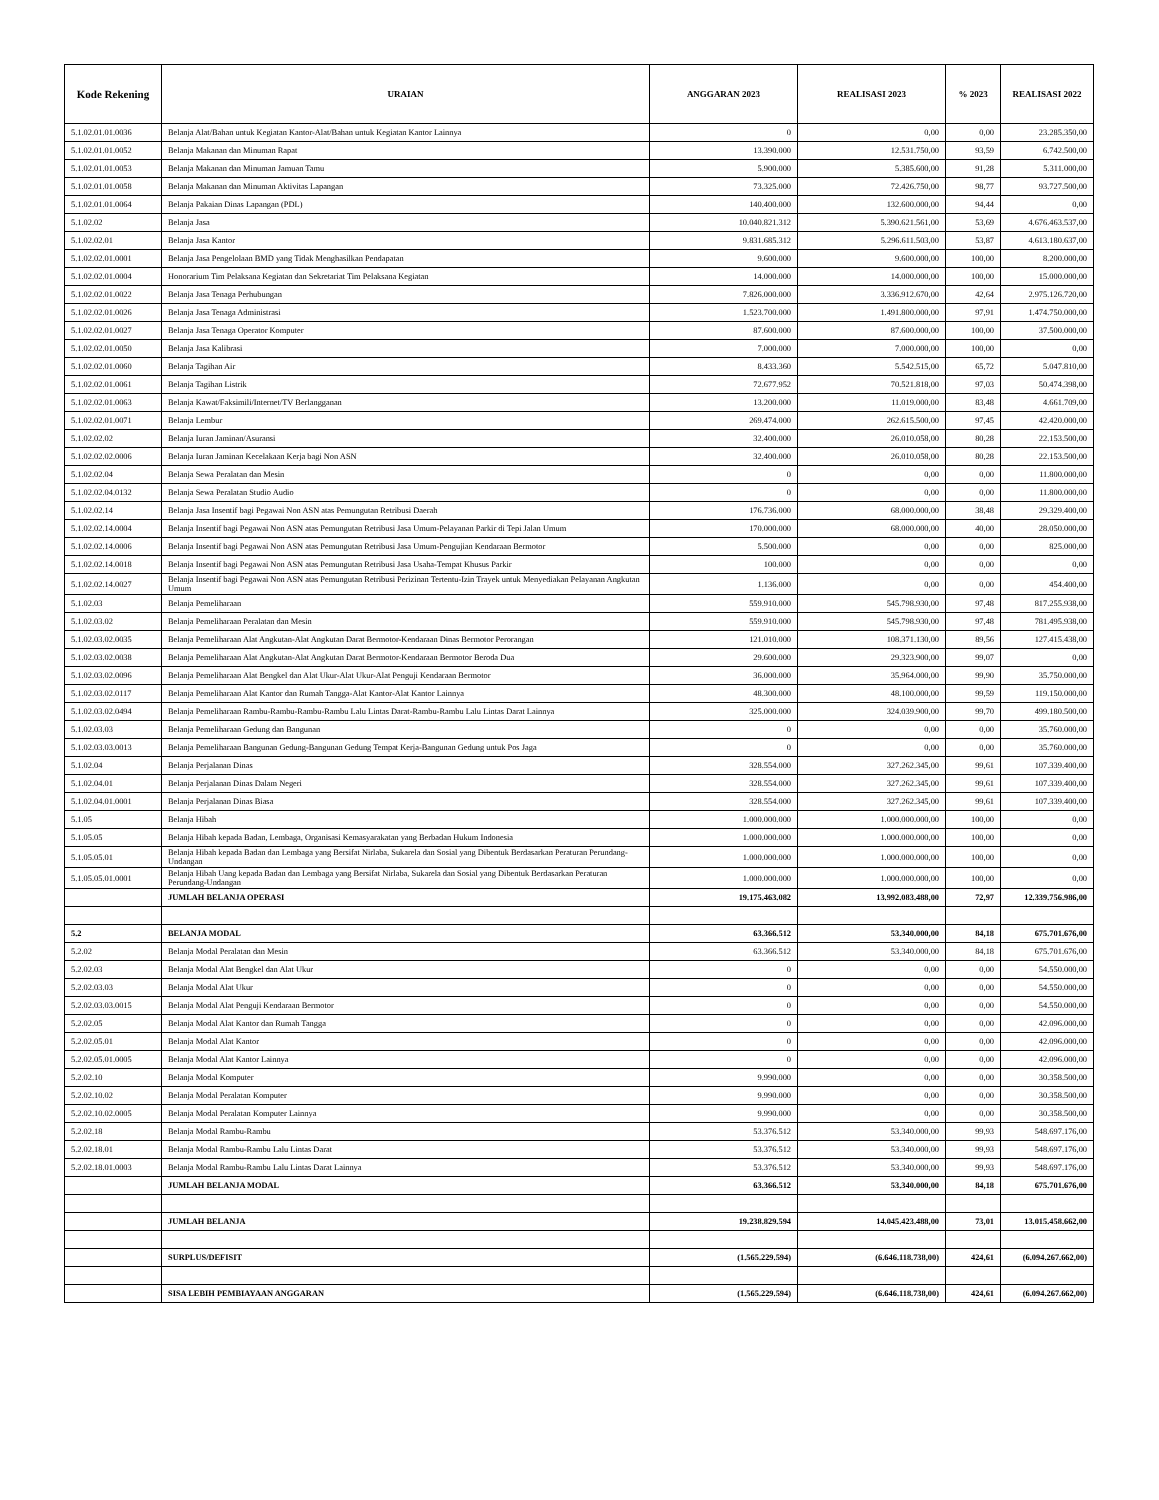| Kode Rekening | URAIAN | ANGGARAN 2023 | REALISASI 2023 | % 2023 | REALISASI 2022 |
| --- | --- | --- | --- | --- | --- |
| 5.1.02.01.01.0036 | Belanja Alat/Bahan untuk Kegiatan Kantor-Alat/Bahan untuk Kegiatan Kantor Lainnya | 0 | 0,00 | 0,00 | 23.285.350,00 |
| 5.1.02.01.01.0052 | Belanja Makanan dan Minuman Rapat | 13.390.000 | 12.531.750,00 | 93,59 | 6.742.500,00 |
| 5.1.02.01.01.0053 | Belanja Makanan dan Minuman Jamuan Tamu | 5.900.000 | 5.385.600,00 | 91,28 | 5.311.000,00 |
| 5.1.02.01.01.0058 | Belanja Makanan dan Minuman Aktivitas Lapangan | 73.325.000 | 72.426.750,00 | 98,77 | 93.727.500,00 |
| 5.1.02.01.01.0064 | Belanja Pakaian Dinas Lapangan (PDL) | 140.400.000 | 132.600.000,00 | 94,44 | 0,00 |
| 5.1.02.02 | Belanja Jasa | 10.040.821.312 | 5.390.621.561,00 | 53,69 | 4.676.463.537,00 |
| 5.1.02.02.01 | Belanja Jasa Kantor | 9.831.685.312 | 5.296.611.503,00 | 53,87 | 4.613.180.637,00 |
| 5.1.02.02.01.0001 | Belanja Jasa Pengelolaan BMD yang Tidak Menghasilkan Pendapatan | 9.600.000 | 9.600.000,00 | 100,00 | 8.200.000,00 |
| 5.1.02.02.01.0004 | Honorarium Tim Pelaksana Kegiatan dan Sekretariat Tim Pelaksana Kegiatan | 14.000.000 | 14.000.000,00 | 100,00 | 15.000.000,00 |
| 5.1.02.02.01.0022 | Belanja Jasa Tenaga Perhubungan | 7.826.000.000 | 3.336.912.670,00 | 42,64 | 2.975.126.720,00 |
| 5.1.02.02.01.0026 | Belanja Jasa Tenaga Administrasi | 1.523.700.000 | 1.491.800.000,00 | 97,91 | 1.474.750.000,00 |
| 5.1.02.02.01.0027 | Belanja Jasa Tenaga Operator Komputer | 87.600.000 | 87.600.000,00 | 100,00 | 37.500.000,00 |
| 5.1.02.02.01.0050 | Belanja Jasa Kalibrasi | 7.000.000 | 7.000.000,00 | 100,00 | 0,00 |
| 5.1.02.02.01.0060 | Belanja Tagihan Air | 8.433.360 | 5.542.515,00 | 65,72 | 5.047.810,00 |
| 5.1.02.02.01.0061 | Belanja Tagihan Listrik | 72.677.952 | 70.521.818,00 | 97,03 | 50.474.398,00 |
| 5.1.02.02.01.0063 | Belanja Kawat/Faksimili/Internet/TV Berlangganan | 13.200.000 | 11.019.000,00 | 83,48 | 4.661.709,00 |
| 5.1.02.02.01.0071 | Belanja Lembur | 269.474.000 | 262.615.500,00 | 97,45 | 42.420.000,00 |
| 5.1.02.02.02 | Belanja Iuran Jaminan/Asuransi | 32.400.000 | 26.010.058,00 | 80,28 | 22.153.500,00 |
| 5.1.02.02.02.0006 | Belanja Iuran Jaminan Kecelakaan Kerja bagi Non ASN | 32.400.000 | 26.010.058,00 | 80,28 | 22.153.500,00 |
| 5.1.02.02.04 | Belanja Sewa Peralatan dan Mesin | 0 | 0,00 | 0,00 | 11.800.000,00 |
| 5.1.02.02.04.0132 | Belanja Sewa Peralatan Studio Audio | 0 | 0,00 | 0,00 | 11.800.000,00 |
| 5.1.02.02.14 | Belanja Jasa Insentif bagi Pegawai Non ASN atas Pemungutan Retribusi Daerah | 176.736.000 | 68.000.000,00 | 38,48 | 29.329.400,00 |
| 5.1.02.02.14.0004 | Belanja Insentif bagi Pegawai Non ASN atas Pemungutan Retribusi Jasa Umum-Pelayanan Parkir di Tepi Jalan Umum | 170.000.000 | 68.000.000,00 | 40,00 | 28.050.000,00 |
| 5.1.02.02.14.0006 | Belanja Insentif bagi Pegawai Non ASN atas Pemungutan Retribusi Jasa Umum-Pengujian Kendaraan Bermotor | 5.500.000 | 0,00 | 0,00 | 825.000,00 |
| 5.1.02.02.14.0018 | Belanja Insentif bagi Pegawai Non ASN atas Pemungutan Retribusi Jasa Usaha-Tempat Khusus Parkir | 100.000 | 0,00 | 0,00 | 0,00 |
| 5.1.02.02.14.0027 | Belanja Insentif bagi Pegawai Non ASN atas Pemungutan Retribusi Perizinan Tertentu-Izin Trayek untuk Menyediakan Pelayanan Angkutan Umum | 1.136.000 | 0,00 | 0,00 | 454.400,00 |
| 5.1.02.03 | Belanja Pemeliharaan | 559.910.000 | 545.798.930,00 | 97,48 | 817.255.938,00 |
| 5.1.02.03.02 | Belanja Pemeliharaan Peralatan dan Mesin | 559.910.000 | 545.798.930,00 | 97,48 | 781.495.938,00 |
| 5.1.02.03.02.0035 | Belanja Pemeliharaan Alat Angkutan-Alat Angkutan Darat Bermotor-Kendaraan Dinas Bermotor Perorangan | 121.010.000 | 108.371.130,00 | 89,56 | 127.415.438,00 |
| 5.1.02.03.02.0038 | Belanja Pemeliharaan Alat Angkutan-Alat Angkutan Darat Bermotor-Kendaraan Bermotor Beroda Dua | 29.600.000 | 29.323.900,00 | 99,07 | 0,00 |
| 5.1.02.03.02.0096 | Belanja Pemeliharaan Alat Bengkel dan Alat Ukur-Alat Ukur-Alat Penguji Kendaraan Bermotor | 36.000.000 | 35.964.000,00 | 99,90 | 35.750.000,00 |
| 5.1.02.03.02.0117 | Belanja Pemeliharaan Alat Kantor dan Rumah Tangga-Alat Kantor-Alat Kantor Lainnya | 48.300.000 | 48.100.000,00 | 99,59 | 119.150.000,00 |
| 5.1.02.03.02.0494 | Belanja Pemeliharaan Rambu-Rambu-Rambu-Rambu Lalu Lintas Darat-Rambu-Rambu Lalu Lintas Darat Lainnya | 325.000.000 | 324.039.900,00 | 99,70 | 499.180.500,00 |
| 5.1.02.03.03 | Belanja Pemeliharaan Gedung dan Bangunan | 0 | 0,00 | 0,00 | 35.760.000,00 |
| 5.1.02.03.03.0013 | Belanja Pemeliharaan Bangunan Gedung-Bangunan Gedung Tempat Kerja-Bangunan Gedung untuk Pos Jaga | 0 | 0,00 | 0,00 | 35.760.000,00 |
| 5.1.02.04 | Belanja Perjalanan Dinas | 328.554.000 | 327.262.345,00 | 99,61 | 107.339.400,00 |
| 5.1.02.04.01 | Belanja Perjalanan Dinas Dalam Negeri | 328.554.000 | 327.262.345,00 | 99,61 | 107.339.400,00 |
| 5.1.02.04.01.0001 | Belanja Perjalanan Dinas Biasa | 328.554.000 | 327.262.345,00 | 99,61 | 107.339.400,00 |
| 5.1.05 | Belanja Hibah | 1.000.000.000 | 1.000.000.000,00 | 100,00 | 0,00 |
| 5.1.05.05 | Belanja Hibah kepada Badan, Lembaga, Organisasi Kemasyarakatan yang Berbadan Hukum Indonesia | 1.000.000.000 | 1.000.000.000,00 | 100,00 | 0,00 |
| 5.1.05.05.01 | Belanja Hibah kepada Badan dan Lembaga yang Bersifat Nirlaba, Sukarela dan Sosial yang Dibentuk Berdasarkan Peraturan Perundang-Undangan | 1.000.000.000 | 1.000.000.000,00 | 100,00 | 0,00 |
| 5.1.05.05.01.0001 | Belanja Hibah Uang kepada Badan dan Lembaga yang Bersifat Nirlaba, Sukarela dan Sosial yang Dibentuk Berdasarkan Peraturan Perundang-Undangan | 1.000.000.000 | 1.000.000.000,00 | 100,00 | 0,00 |
| | JUMLAH BELANJA OPERASI | 19.175.463.082 | 13.992.083.488,00 | 72,97 | 12.339.756.986,00 |
| 5.2 | BELANJA MODAL | 63.366.512 | 53.340.000,00 | 84,18 | 675.701.676,00 |
| 5.2.02 | Belanja Modal Peralatan dan Mesin | 63.366.512 | 53.340.000,00 | 84,18 | 675.701.676,00 |
| 5.2.02.03 | Belanja Modal Alat Bengkel dan Alat Ukur | 0 | 0,00 | 0,00 | 54.550.000,00 |
| 5.2.02.03.03 | Belanja Modal Alat Ukur | 0 | 0,00 | 0,00 | 54.550.000,00 |
| 5.2.02.03.03.0015 | Belanja Modal Alat Penguji Kendaraan Bermotor | 0 | 0,00 | 0,00 | 54.550.000,00 |
| 5.2.02.05 | Belanja Modal Alat Kantor dan Rumah Tangga | 0 | 0,00 | 0,00 | 42.096.000,00 |
| 5.2.02.05.01 | Belanja Modal Alat Kantor | 0 | 0,00 | 0,00 | 42.096.000,00 |
| 5.2.02.05.01.0005 | Belanja Modal Alat Kantor Lainnya | 0 | 0,00 | 0,00 | 42.096.000,00 |
| 5.2.02.10 | Belanja Modal Komputer | 9.990.000 | 0,00 | 0,00 | 30.358.500,00 |
| 5.2.02.10.02 | Belanja Modal Peralatan Komputer | 9.990.000 | 0,00 | 0,00 | 30.358.500,00 |
| 5.2.02.10.02.0005 | Belanja Modal Peralatan Komputer Lainnya | 9.990.000 | 0,00 | 0,00 | 30.358.500,00 |
| 5.2.02.18 | Belanja Modal Rambu-Rambu | 53.376.512 | 53.340.000,00 | 99,93 | 548.697.176,00 |
| 5.2.02.18.01 | Belanja Modal Rambu-Rambu Lalu Lintas Darat | 53.376.512 | 53.340.000,00 | 99,93 | 548.697.176,00 |
| 5.2.02.18.01.0003 | Belanja Modal Rambu-Rambu Lalu Lintas Darat Lainnya | 53.376.512 | 53.340.000,00 | 99,93 | 548.697.176,00 |
| | JUMLAH BELANJA MODAL | 63.366.512 | 53.340.000,00 | 84,18 | 675.701.676,00 |
| | JUMLAH BELANJA | 19.238.829.594 | 14.045.423.488,00 | 73,01 | 13.015.458.662,00 |
| | SURPLUS/DEFISIT | (1.565.229.594) | (6.646.118.738,00) | 424,61 | (6.094.267.662,00) |
| | SISA LEBIH PEMBIAYAAN ANGGARAN | (1.565.229.594) | (6.646.118.738,00) | 424,61 | (6.094.267.662,00) |